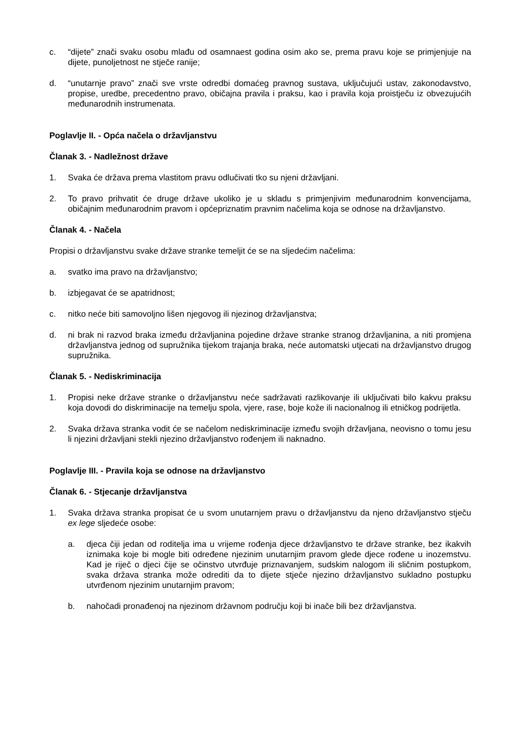c. “dijete” znači svaku osobu mlađu od osamnaest godina osim ako se, prema pravu koje se primjenjuje na dijete, punoljetnost ne stječe ranije;
d. “unutarnje pravo” znači sve vrste odredbi domaćeg pravnog sustava, uključujući ustav, zakonodavstvo, propise, uredbe, precedentno pravo, običajna pravila i praksu, kao i pravila koja proistječu iz obvezujućih međunarodnih instrumenata.
Poglavlje II. - Opća načela o državljanstvu
Članak 3. - Nadležnost države
1. Svaka će država prema vlastitom pravu odlučivati tko su njeni državljani.
2. To pravo prihvatit će druge države ukoliko je u skladu s primjenjivim međunarodnim konvencijama, običajnim međunarodnim pravom i općepriznatim pravnim načelima koja se odnose na državljanstvo.
Članak 4. - Načela
Propisi o državljanstvu svake države stranke temeljit će se na sljedećim načelima:
a. svatko ima pravo na državljanstvo;
b. izbjegavat će se apatridnost;
c. nitko neće biti samovoljno lišen njegovog ili njezinog državljanstva;
d. ni brak ni razvod braka između državljanina pojedine države stranke stranog državljanina, a niti promjena državljanstva jednog od supružnika tijekom trajanja braka, neće automatski utjecati na državljanstvo drugog supružnika.
Članak 5. - Nediskriminacija
1. Propisi neke države stranke o državljanstvu neće sadržavati razlikovanje ili uključivati bilo kakvu praksu koja dovodi do diskriminacije na temelju spola, vjere, rase, boje kože ili nacionalnog ili etničkog podrijetla.
2. Svaka država stranka vodit će se načelom nediskriminacije između svojih državljana, neovisno o tomu jesu li njezini državljani stekli njezino državljanstvo rođenjem ili naknadno.
Poglavlje III. - Pravila koja se odnose na državljanstvo
Članak 6. - Stjecanje državljanstva
1. Svaka država stranka propisat će u svom unutarnjem pravu o državljanstvu da njeno državljanstvo stječu ex lege sljedeće osobe:
a. djeca čiji jedan od roditelja ima u vrijeme rođenja djece državljanstvo te države stranke, bez ikakvih iznimaka koje bi mogle biti određene njezinim unutarnjim pravom glede djece rođene u inozemstvu. Kad je riječ o djeci čije se očinstvo utvrđuje priznavanjem, sudskim nalogom ili sličnim postupkom, svaka država stranka može odrediti da to dijete stječe njezino državljanstvo sukladno postupku utvrđenom njezinim unutarnjim pravom;
b. nahočadi pronađenoj na njezinom državnom području koji bi inače bili bez državljanstva.